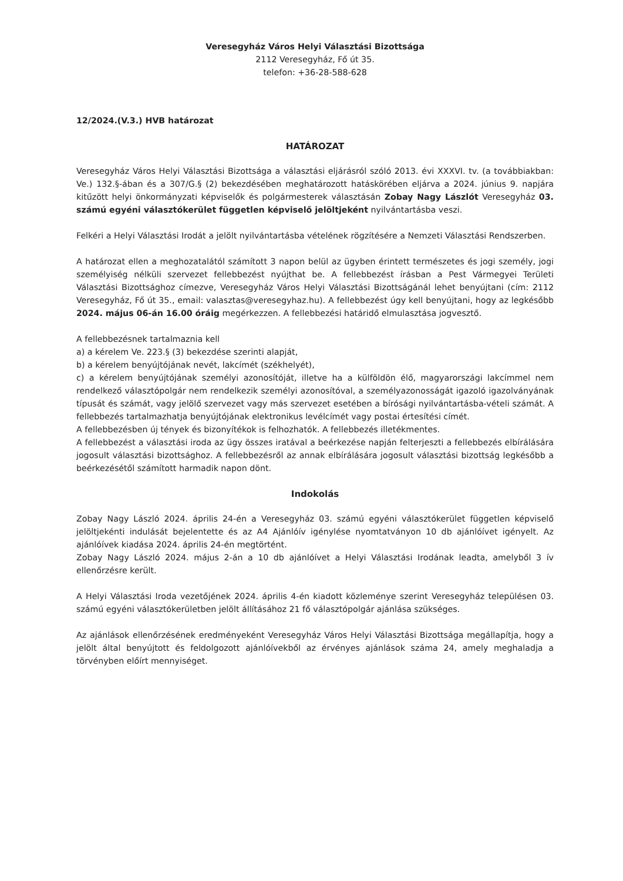Veresegyház Város Helyi Választási Bizottsága
2112 Veresegyház, Fő út 35.
telefon: +36-28-588-628
12/2024.(V.3.) HVB határozat
HATÁROZAT
Veresegyház Város Helyi Választási Bizottsága a választási eljárásról szóló 2013. évi XXXVI. tv. (a továbbiakban: Ve.) 132.§-ában és a 307/G.§ (2) bekezdésében meghatározott hatáskörében eljárva a 2024. június 9. napjára kitűzött helyi önkormányzati képviselők és polgármesterek választásán Zobay Nagy Lászlót Veresegyház 03. számú egyéni választókerület független képviselő jelöltjeként nyilvántartásba veszi.
Felkéri a Helyi Választási Irodát a jelölt nyilvántartásba vételének rögzítésére a Nemzeti Választási Rendszerben.
A határozat ellen a meghozatalától számított 3 napon belül az ügyben érintett természetes és jogi személy, jogi személyiség nélküli szervezet fellebbezést nyújthat be. A fellebbezést írásban a Pest Vármegyei Területi Választási Bizottsághoz címezve, Veresegyház Város Helyi Választási Bizottságánál lehet benyújtani (cím: 2112 Veresegyház, Fő út 35., email: valasztas@veresegyhaz.hu). A fellebbezést úgy kell benyújtani, hogy az legkésőbb 2024. május 06-án 16.00 óráig megérkezzen. A fellebbezési határidő elmulasztása jogvesztő.
A fellebbezésnek tartalmaznia kell
a) a kérelem Ve. 223.§ (3) bekezdése szerinti alapját,
b) a kérelem benyújtójának nevét, lakcímét (székhelyét),
c) a kérelem benyújtójának személyi azonosítóját, illetve ha a külföldön élő, magyarországi lakcímmel nem rendelkező választópolgár nem rendelkezik személyi azonosítóval, a személyazonosságát igazoló igazolványának típusát és számát, vagy jelölő szervezet vagy más szervezet esetében a bírósági nyilvántartásba-vételi számát. A fellebbezés tartalmazhatja benyújtójának elektronikus levélcímét vagy postai értesítési címét.
A fellebbezésben új tények és bizonyítékok is felhozhatók. A fellebbezés illetékmentes.
A fellebbezést a választási iroda az ügy összes iratával a beérkezése napján felterjeszti a fellebbezés elbírálására jogosult választási bizottsághoz. A fellebbezésről az annak elbírálására jogosult választási bizottság legkésőbb a beérkezésétől számított harmadik napon dönt.
Indokolás
Zobay Nagy László 2024. április 24-én a Veresegyház 03. számú egyéni választókerület független képviselő jelöltjekénti indulását bejelentette és az A4 Ajánlóív igénylése nyomtatványon 10 db ajánlóívet igényelt. Az ajánlóívek kiadása 2024. április 24-én megtörtént.
Zobay Nagy László 2024. május 2-án a 10 db ajánlóívet a Helyi Választási Irodának leadta, amelyből 3 ív ellenőrzésre került.
A Helyi Választási Iroda vezetőjének 2024. április 4-én kiadott közleménye szerint Veresegyház településen 03. számú egyéni választókerületben jelölt állításához 21 fő választópolgár ajánlása szükséges.
Az ajánlások ellenőrzésének eredményeként Veresegyház Város Helyi Választási Bizottsága megállapítja, hogy a jelölt által benyújtott és feldolgozott ajánlóívekből az érvényes ajánlások száma 24, amely meghaladja a törvényben előírt mennyiséget.